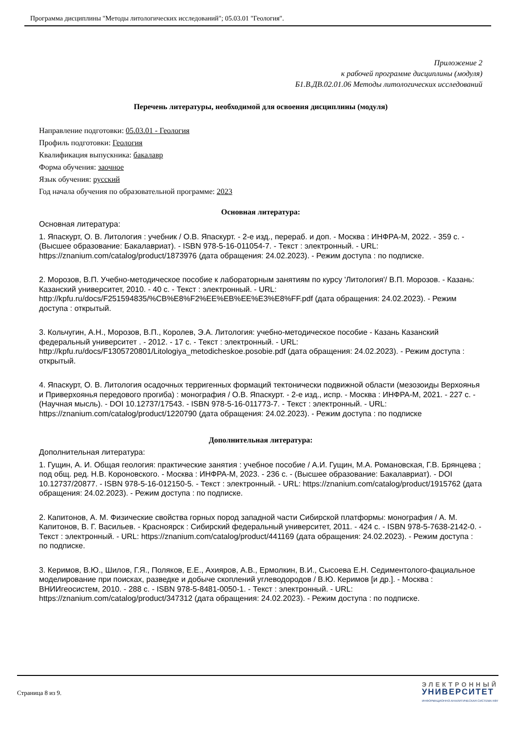Программа дисциплины "Методы литологических исследований"; 05.03.01 "Геология".
Приложение 2
к рабочей программе дисциплины (модуля)
Б1.В.ДВ.02.01.06 Методы литологических исследований
Перечень литературы, необходимой для освоения дисциплины (модуля)
Направление подготовки: 05.03.01 - Геология
Профиль подготовки: Геология
Квалификация выпускника: бакалавр
Форма обучения: заочное
Язык обучения: русский
Год начала обучения по образовательной программе: 2023
Основная литература:
Основная литература:
1. Япаскурт, О. В. Литология : учебник / О.В. Япаскурт. - 2-е изд., перераб. и доп. - Москва : ИНФРА-М, 2022. - 359 с. - (Высшее образование: Бакалавриат). - ISBN 978-5-16-011054-7. - Текст : электронный. - URL: https://znanium.com/catalog/product/1873976 (дата обращения: 24.02.2023). - Режим доступа : по подписке.
2. Морозов, В.П. Учебно-методическое пособие к лабораторным занятиям по курсу 'Литология'/ В.П. Морозов. - Казань: Казанский университет, 2010. - 40 с. - Текст : электронный. - URL: http://kpfu.ru/docs/F251594835/%CB%E8%F2%EE%EB%EE%E3%E8%FF.pdf (дата обращения: 24.02.2023). - Режим доступа : открытый.
3. Кольчугин, А.Н., Морозов, В.П., Королев, Э.А. Литология: учебно-методическое пособие - Казань Казанский федеральный университет . - 2012. - 17 с. - Текст : электронный. - URL: http://kpfu.ru/docs/F1305720801/Litologiya_metodicheskoe.posobie.pdf (дата обращения: 24.02.2023). - Режим доступа : открытый.
4. Япаскурт, О. В. Литология осадочных терригенных формаций тектонически подвижной области (мезозоиды Верхоянья и Приверхоянья передового прогиба) : монография / О.В. Япаскурт. - 2-е изд., испр. - Москва : ИНФРА-М, 2021. - 227 с. - (Научная мысль). - DOI 10.12737/17543. - ISBN 978-5-16-011773-7. - Текст : электронный. - URL: https://znanium.com/catalog/product/1220790 (дата обращения: 24.02.2023). - Режим доступа : по подписке
Дополнительная литература:
Дополнительная литература:
1. Гущин, А. И. Общая геология: практические занятия : учебное пособие / А.И. Гущин, М.А. Романовская, Г.В. Брянцева ; под общ. ред. Н.В. Короновского. - Москва : ИНФРА-М, 2023. - 236 с. - (Высшее образование: Бакалавриат). - DOI 10.12737/20877. - ISBN 978-5-16-012150-5. - Текст : электронный. - URL: https://znanium.com/catalog/product/1915762 (дата обращения: 24.02.2023). - Режим доступа : по подписке.
2. Капитонов, А. М. Физические свойства горных пород западной части Сибирской платформы: монография / А. М. Капитонов, В. Г. Васильев. - Красноярск : Сибирский федеральный университет, 2011. - 424 с. - ISBN 978-5-7638-2142-0. - Текст : электронный. - URL: https://znanium.com/catalog/product/441169 (дата обращения: 24.02.2023). - Режим доступа : по подписке.
3. Керимов, В.Ю., Шилов, Г.Я., Поляков, Е.Е., Ахияров, А.В., Ермолкин, В.И., Сысоева Е.Н. Седиментолого-фациальное моделирование при поисках, разведке и добыче скоплений углеводородов / В.Ю. Керимов [и др.]. - Москва : ВНИИгеосистем, 2010. - 288 с. - ISBN 978-5-8481-0050-1. - Текст : электронный. - URL: https://znanium.com/catalog/product/347312 (дата обращения: 24.02.2023). - Режим доступа : по подписке.
Страница 8 из 9.
ЭЛЕКТРОННЫЙ
УНИВЕРСИТЕТ
ИНФОРМАЦИОННО-АНАЛИТИЧЕСКАЯ СИСТЕМА КФУ